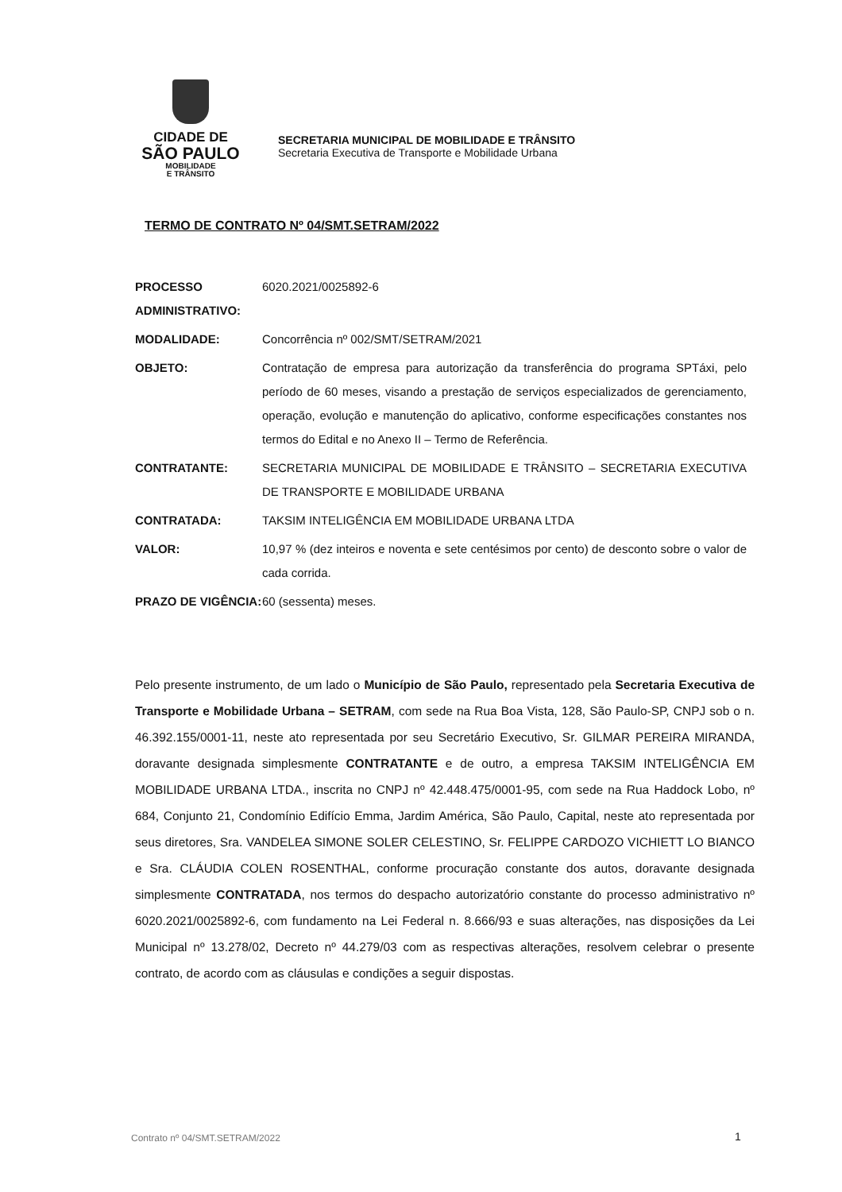CIDADE DE
SÃO PAULO
MOBILIDADE
E TRÂNSITO
SECRETARIA MUNICIPAL DE MOBILIDADE E TRÂNSITO
Secretaria Executiva de Transporte e Mobilidade Urbana
TERMO DE CONTRATO Nº 04/SMT.SETRAM/2022
| PROCESSO ADMINISTRATIVO: | 6020.2021/0025892-6 |
| MODALIDADE: | Concorrência nº 002/SMT/SETRAM/2021 |
| OBJETO: | Contratação de empresa para autorização da transferência do programa SPTáxi, pelo período de 60 meses, visando a prestação de serviços especializados de gerenciamento, operação, evolução e manutenção do aplicativo, conforme especificações constantes nos termos do Edital e no Anexo II – Termo de Referência. |
| CONTRATANTE: | SECRETARIA MUNICIPAL DE MOBILIDADE E TRÂNSITO – SECRETARIA EXECUTIVA DE TRANSPORTE E MOBILIDADE URBANA |
| CONTRATADA: | TAKSIM INTELIGÊNCIA EM MOBILIDADE URBANA LTDA |
| VALOR: | 10,97 % (dez inteiros e noventa e sete centésimos por cento) de desconto sobre o valor de cada corrida. |
| PRAZO DE VIGÊNCIA: | 60 (sessenta) meses. |
Pelo presente instrumento, de um lado o Município de São Paulo, representado pela Secretaria Executiva de Transporte e Mobilidade Urbana – SETRAM, com sede na Rua Boa Vista, 128, São Paulo-SP, CNPJ sob o n. 46.392.155/0001-11, neste ato representada por seu Secretário Executivo, Sr. GILMAR PEREIRA MIRANDA, doravante designada simplesmente CONTRATANTE e de outro, a empresa TAKSIM INTELIGÊNCIA EM MOBILIDADE URBANA LTDA., inscrita no CNPJ nº 42.448.475/0001-95, com sede na Rua Haddock Lobo, nº 684, Conjunto 21, Condomínio Edifício Emma, Jardim América, São Paulo, Capital, neste ato representada por seus diretores, Sra. VANDELEA SIMONE SOLER CELESTINO, Sr. FELIPPE CARDOZO VICHIETT LO BIANCO e Sra. CLÁUDIA COLEN ROSENTHAL, conforme procuração constante dos autos, doravante designada simplesmente CONTRATADA, nos termos do despacho autorizatório constante do processo administrativo nº 6020.2021/0025892-6, com fundamento na Lei Federal n. 8.666/93 e suas alterações, nas disposições da Lei Municipal nº 13.278/02, Decreto nº 44.279/03 com as respectivas alterações, resolvem celebrar o presente contrato, de acordo com as cláusulas e condições a seguir dispostas.
Contrato nº 04/SMT.SETRAM/2022 1